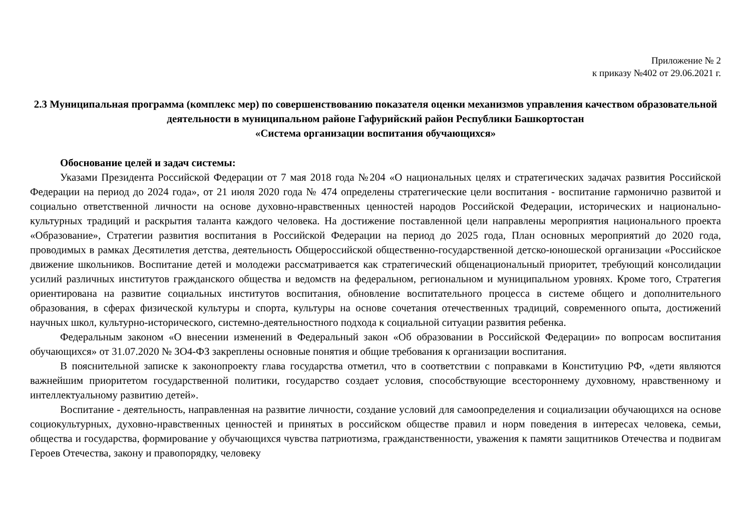Приложение № 2
к приказу №402 от 29.06.2021 г.
2.3 Муниципальная программа (комплекс мер) по совершенствованию показателя оценки механизмов управления качеством образовательной деятельности в муниципальном районе Гафурийский район Республики Башкортостан
«Система организации воспитания обучающихся»
Обоснование целей и задач системы:
Указами Президента Российской Федерации от 7 мая 2018 года №204 «О национальных целях и стратегических задачах развития Российской Федерации на период до 2024 года», от 21 июля 2020 года № 474 определены стратегические цели воспитания - воспитание гармонично развитой и социально ответственной личности на основе духовно-нравственных ценностей народов Российской Федерации, исторических и национально-культурных традиций и раскрытия таланта каждого человека. На достижение поставленной цели направлены мероприятия национального проекта «Образование», Стратегии развития воспитания в Российской Федерации на период до 2025 года, План основных мероприятий до 2020 года, проводимых в рамках Десятилетия детства, деятельность Общероссийской общественно-государственной детско-юношеской организации «Российское движение школьников. Воспитание детей и молодежи рассматривается как стратегический общенациональный приоритет, требующий консолидации усилий различных институтов гражданского общества и ведомств на федеральном, региональном и муниципальном уровнях. Кроме того, Стратегия ориентирована на развитие социальных институтов воспитания, обновление воспитательного процесса в системе общего и дополнительного образования, в сферах физической культуры и спорта, культуры на основе сочетания отечественных традиций, современного опыта, достижений научных школ, культурно-исторического, системно-деятельностного подхода к социальной ситуации развития ребенка.
Федеральным законом «О внесении изменений в Федеральный закон «Об образовании в Российской Федерации» по вопросам воспитания обучающихся» от 31.07.2020 № ЗО4-ФЗ закреплены основные понятия и общие требования к организации воспитания.
В пояснительной записке к законопроекту глава государства отметил, что в соответствии с поправками в Конституцию РФ, «дети являются важнейшим приоритетом государственной политики, государство создает условия, способствующие всестороннему духовному, нравственному и интеллектуальному развитию детей».
Воспитание - деятельность, направленная на развитие личности, создание условий для самоопределения и социализации обучающихся на основе социокультурных, духовно-нравственных ценностей и принятых в российском обществе правил и норм поведения в интересах человека, семьи, общества и государства, формирование у обучающихся чувства патриотизма, гражданственности, уважения к памяти защитников Отечества и подвигам Героев Отечества, закону и правопорядку, человеку